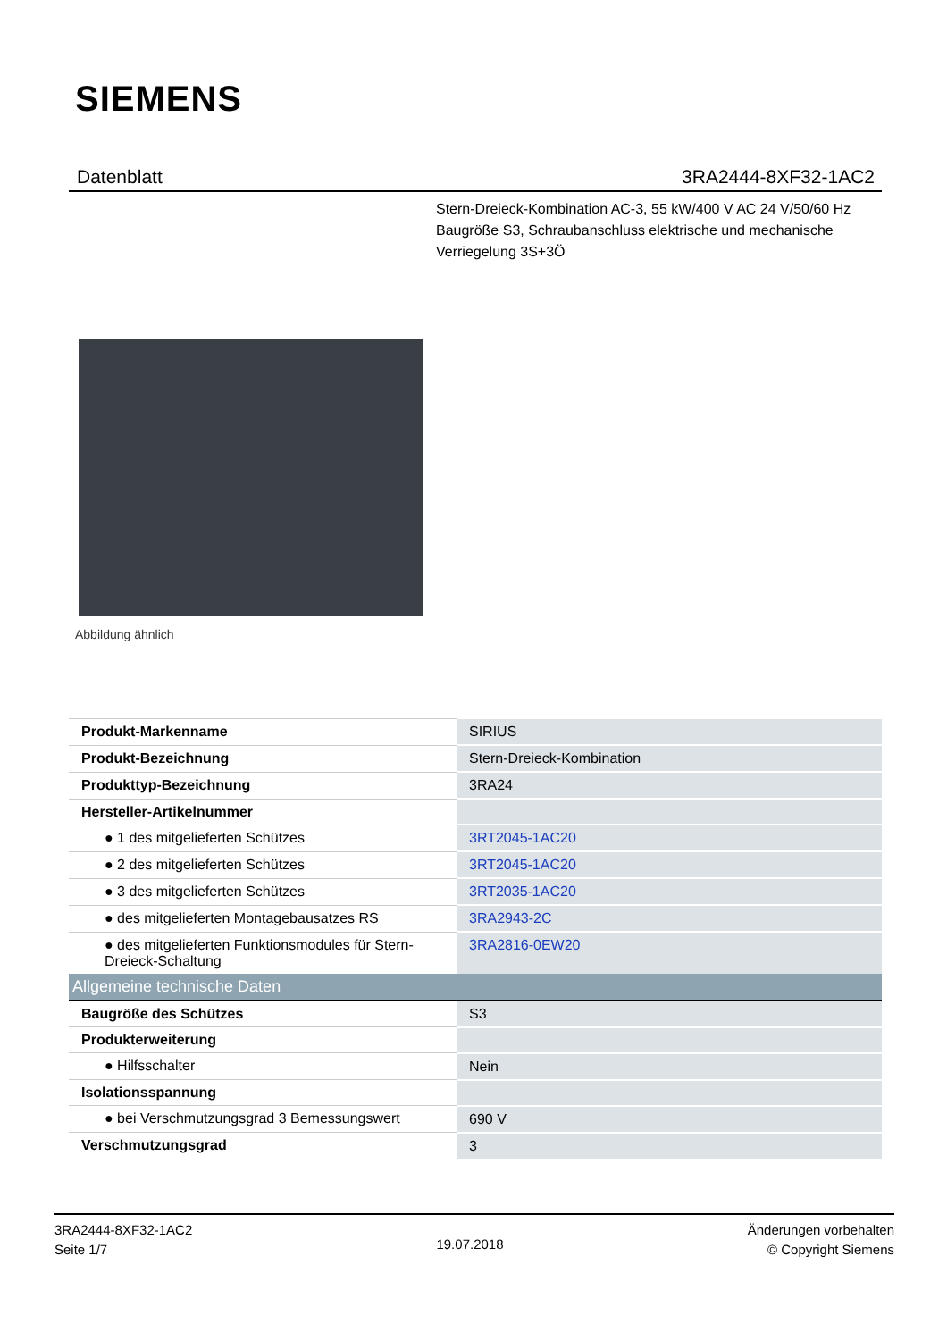SIEMENS
Datenblatt 3RA2444-8XF32-1AC2
Stern-Dreieck-Kombination AC-3, 55 kW/400 V AC 24 V/50/60 Hz Baugröße S3, Schraubanschluss elektrische und mechanische Verriegelung 3S+3Ö
Abbildung ähnlich
| Produkt-Markenname | SIRIUS |
| Produkt-Bezeichnung | Stern-Dreieck-Kombination |
| Produkttyp-Bezeichnung | 3RA24 |
| Hersteller-Artikelnummer | |
| ● 1 des mitgelieferten Schützes | 3RT2045-1AC20 |
| ● 2 des mitgelieferten Schützes | 3RT2045-1AC20 |
| ● 3 des mitgelieferten Schützes | 3RT2035-1AC20 |
| ● des mitgelieferten Montagebausatzes RS | 3RA2943-2C |
| ● des mitgelieferten Funktionsmodules für Stern-Dreieck-Schaltung | 3RA2816-0EW20 |
| Allgemeine technische Daten | |
| Baugröße des Schützes | S3 |
| Produkterweiterung | |
| ● Hilfsschalter | Nein |
| Isolationsspannung | |
| ● bei Verschmutzungsgrad 3 Bemessungswert | 690 V |
| Verschmutzungsgrad | 3 |
3RA2444-8XF32-1AC2
Seite 1/7
19.07.2018
Änderungen vorbehalten
© Copyright Siemens